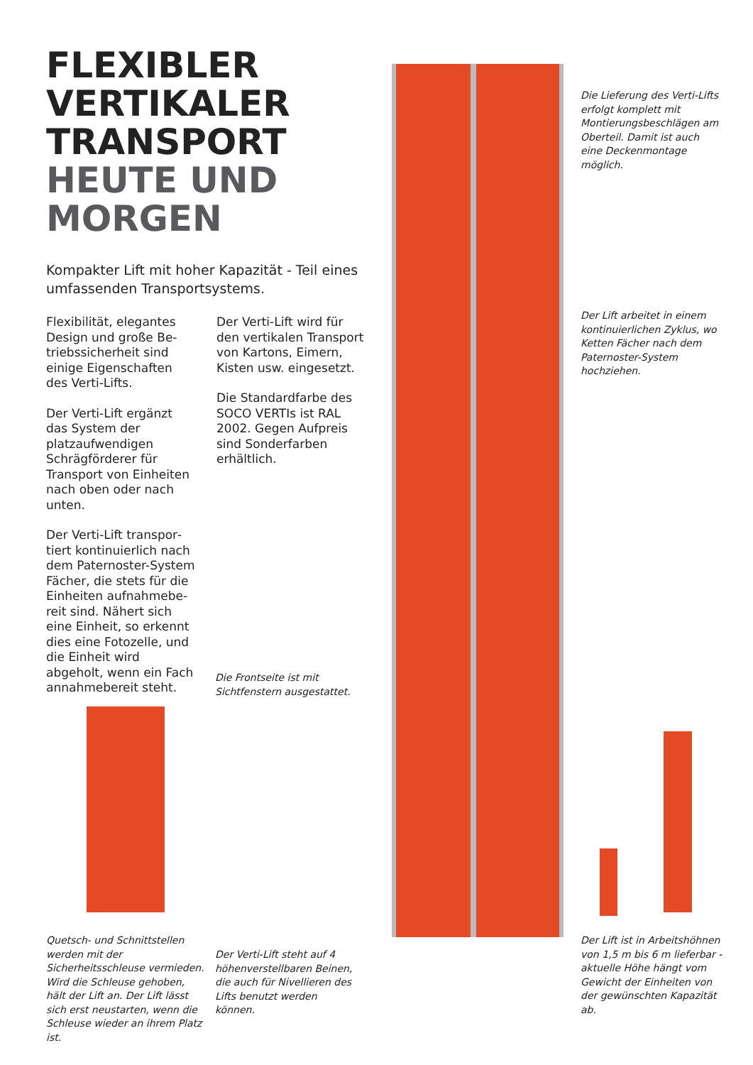FLEXIBLER
VERTIKALER
TRANSPORT
HEUTE UND
MORGEN
Kompakter Lift mit hoher Kapazität - Teil eines umfassenden Transportsystems.
Flexibilität, elegantes Design und große Be­triebssicherheit sind einige Eigenschaften des Verti-Lifts.
Der Verti-Lift ergänzt das System der platzaufwen­digen Schrägförderer für Transport von Einheiten nach oben oder nach unten.
Der Verti-Lift transpor­tiert kontinuierlich nach dem Paternoster-System Fächer, die stets für die Einheiten aufnahmebe­reit sind. Nähert sich eine Einheit, so erkennt dies eine Fotozelle, und die Einheit wird abgeholt, wenn ein Fach annahme­bereit steht.
Der Verti-Lift wird für den vertikalen Transport von Kartons, Eimern, Kisten usw. eingesetzt.
Die Standardfarbe des SOCO VERTIs ist RAL 2002. Gegen Aufpreis sind Sonderfarben erhältlich.
Die Lieferung des Ver­ti-Lifts erfolgt komplett mit Montierungsbeschlägen am Oberteil. Damit ist auch eine Deckenmontage möglich.
Der Lift arbeitet in einem kontinuierlichen Zyklus, wo Ketten Fächer nach dem Paternoster-System hochziehen.
Die Frontseite ist mit Sichtfen­stern ausgestattet.
Quetsch- und Schnittstellen wer­den mit der Sicherheitsschleuse vermieden. Wird die Schleuse gehoben, hält der Lift an. Der Lift lässt sich erst neustar­ten, wenn die Schleuse wieder an ihrem Platz ist.
Der Verti-Lift steht auf 4 höhenverstellbaren Beinen, die auch für Nivellieren des Lifts benutzt werden können.
Der Lift ist in Arbeitshöhnen von 1,5 m bis 6 m lieferbar - aktuelle Höhe hängt vom Gewicht der Einheiten von der gewünschten Kapazität ab.